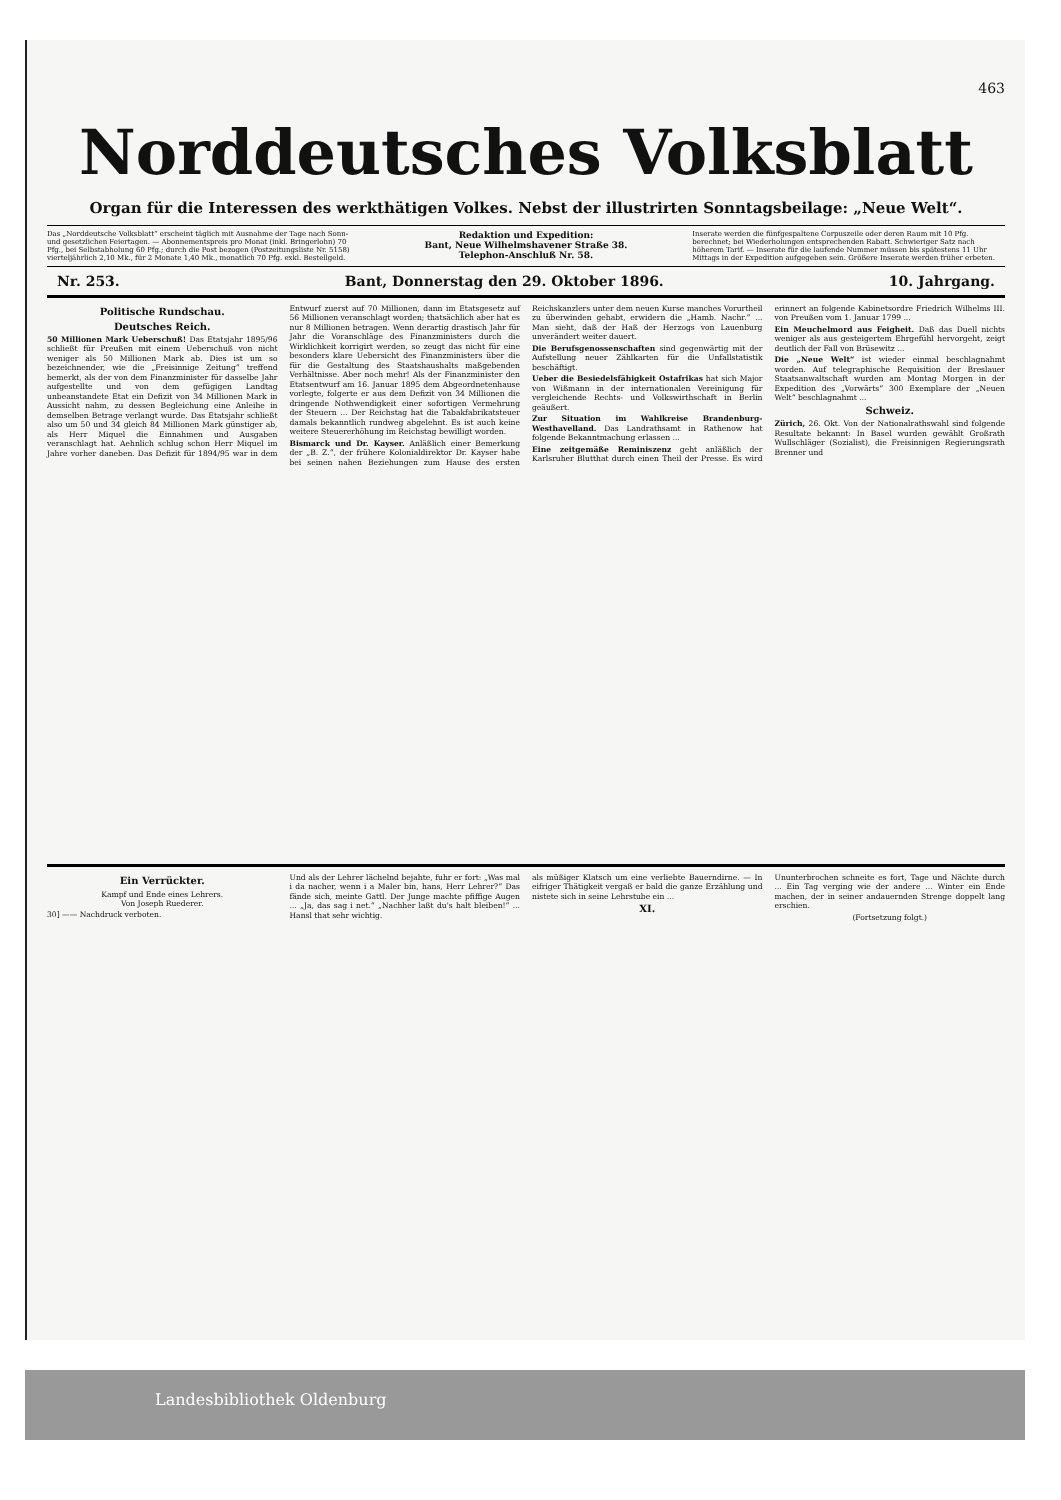463
Norddeutsches Volksblatt
Organ für die Interessen des werkthätigen Volkes. Nebst der illustrirten Sonntagsbeilage: „Neue Welt“.
Das „Norddeutsche Volksblatt“ erscheint täglich mit Ausnahme der Tage nach Sonn- und gesetzlichen Feiertagen. — Abonnementspreis pro Monat (inkl. Bringerlohn) 70 Pfg., bei Selbstabholung 60 Pfg.; durch die Post bezogen (Postzeitungsliste Nr. 5158) vierteljährlich 2,10 Mk., für 2 Monate 1,40 Mk., monatlich 70 Pfg. exkl. Bestellgeld.
Redaktion und Expedition:
Bant, Neue Wilhelmshavener Straße 38.
Telephon-Anschluß Nr. 58.
Inserate werden die fünfgespaltene Corpuszeile oder deren Raum mit 10 Pfg. berechnet; bei Wiederholungen entsprechenden Rabatt. Schwieriger Satz nach höherem Tarif. — Inserate für die laufende Nummer müssen bis spätestens 11 Uhr Mittags in der Expedition aufgegeben sein. Größere Inserate werden früher erbeten.
Nr. 253. Bant, Donnerstag den 29. Oktober 1896. 10. Jahrgang.
Politische Rundschau.
Deutsches Reich.
50 Millionen Mark Ueberschuß! Das Etatsjahr 1895/96 schließt für Preußen mit einem Ueberschuß von nicht weniger als 50 Millionen Mark ab. Dies ist um so bezeichnender, wie die „Freisinnige Zeitung“ treffend bemerkt, als der von dem Finanzminister für dasselbe Jahr aufgestellte und von dem gefügigen Landtag unbeanstandete Etat ein Defizit von 34 Millionen Mark in Aussicht nahm, zu dessen Begleichung eine Anleihe in demselben Betrage verlangt wurde. Das Etatsjahr schließt also um 50 und 34 gleich 84 Millionen Mark günstiger ab, als Herr Miquel die Einnahmen und Ausgaben veranschlagt hat. Aehnlich schlug schon Herr Miquel im Jahre vorher daneben. Das Defizit für 1894/95 war in dem Entwurf zuerst auf 70 Millionen, dann im Etatsgesetz auf 56 Millionen veranschlagt worden; thatsächlich aber hat es nur 8 Millionen betragen. Wenn derartig drastisch Jahr für Jahr die Voranschläge des Finanzministers durch die Wirklichkeit korrigirt werden, so zeugt das nicht für eine besonders klare Uebersicht des Finanzministers über die für die Gestaltung des Staatshaushalts maßgebenden Verhältnisse. Aber noch mehr! Als der Finanzminister den Etatsentwurf am 16. Januar 1895 dem Abgeordnetenhause vorlegte, folgerte er aus dem Defizit von 34 Millionen die dringende Nothwendigkeit einer sofortigen Vermehrung der Steuern ... Der Reichstag hat die Tabakfabrikatsteuer damals bekanntlich rundweg abgelehnt. Es ist auch keine weitere Steuererhöhung im Reichstag bewilligt worden.
Bismarck und Dr. Kayser. Anläßlich einer Bemerkung der „B. Z.“, der frühere Kolonialdirektor Dr. Kayser habe bei seinen nahen Beziehungen zum Hause des ersten Reichskanzlers unter dem neuen Kurse manches Vorurtheil zu überwinden gehabt, erwidern die „Hamb. Nachr.“ ... Man sieht, daß der Haß der Herzogs von Lauenburg unverändert weiter dauert.
Die Berufsgenossenschaften sind gegenwärtig mit der Aufstellung neuer Zählkarten für die Unfallstatistik beschäftigt.
Ueber die Besiedelsfähigkeit Ostafrikas hat sich Major von Wißmann in der internationalen Vereinigung für vergleichende Rechts- und Volkswirthschaft in Berlin geäußert.
Zur Situation im Wahlkreise Brandenburg-Westhavelland. Das Landrathsamt in Rathenow hat folgende Bekanntmachung erlassen ...
Eine zeitgemäße Reminiszenz geht anläßlich der Karlsruher Blutthat durch einen Theil der Presse. Es wird erinnert an folgende Kabinetsordre Friedrich Wilhelms III. von Preußen vom 1. Januar 1799 ...
Ein Meuchelmord aus Feigheit. Daß das Duell nichts weniger als aus gesteigertem Ehrgefühl hervorgeht, zeigt deutlich der Fall von Brüsewitz ...
Die „Neue Welt“ ist wieder einmal beschlagnahmt worden. Auf telegraphische Requisition der Breslauer Staatsanwaltschaft wurden am Montag Morgen in der Expedition des „Vorwärts“ 300 Exemplare der „Neuen Welt“ beschlagnahmt ...
Schweiz.
Zürich, 26. Okt. Von der Nationalrathswahl sind folgende Resultate bekannt: In Basel wurden gewählt Großrath Wullschläger (Sozialist), die Freisinnigen Regierungsrath Brenner und
Ein Verrückter.
Kampf und Ende eines Lehrers.
Von Joseph Ruederer.
30] —— Nachdruck verboten.
Und als der Lehrer lächelnd bejahte, fuhr er fort: „Was mal i da nacher, wenn i a Maler bin, hans, Herr Lehrer?“ Das fände sich, meinte Gattl. Der Junge machte pfiffige Augen ... „Ja, das sag i net.“ „Nachher laßt du's halt bleiben!“ ... Hansl that sehr wichtig.
als müßiger Klatsch um eine verliebte Bauerndirne. — In eifriger Thätigkeit vergaß er bald die ganze Erzählung und nistete sich in seine Lehrstube ein ...
XI.
Ununterbrochen schneite es fort, Tage und Nächte durch ... Ein Tag verging wie der andere ... Winter ein Ende machen, der in seiner andauernden Strenge doppelt lang erschien.
(Fortsetzung folgt.)
Landesbibliothek Oldenburg